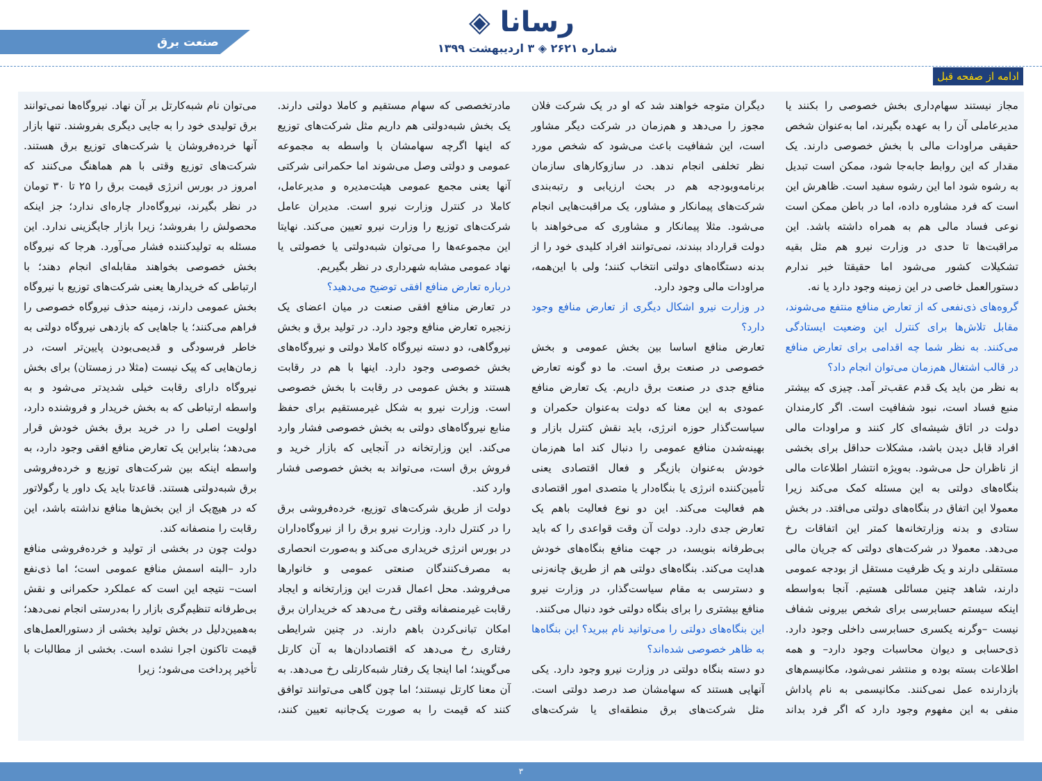صنعت برق ◈ رسانا
شماره ۲۶۲۱ ◈ ۳ اردیبهشت ۱۳۹۹
ادامه از صفحه قبل
مجاز نیستند سهام‌داری بخش خصوصی را بکنند یا مدیرعاملی آن را به عهده بگیرند، اما به‌عنوان شخص حقیقی مراودات مالی با بخش خصوصی دارند. یک مقدار که این روابط جابه‌جا شود، ممکن است تبدیل به رشوه شود اما این رشوه سفید است. ظاهرش این است که فرد مشاوره داده، اما در باطن ممکن است نوعی فساد مالی هم به همراه داشته باشد. این مراقبت‌ها تا حدی در وزارت نیرو هم مثل بقیه تشکیلات کشور می‌شود اما حقیقتا خبر ندارم دستورالعمل خاصی در این زمینه وجود دارد یا نه.
گروه‌های ذی‌نفعی که از تعارض منافع منتفع می‌شوند، مقابل تلاش‌ها برای کنترل این وضعیت ایستادگی می‌کنند. به نظر شما چه اقدامی برای تعارض منافع در قالب اشتغال هم‌زمان می‌توان انجام داد؟
به نظر من باید یک قدم عقب‌تر آمد. چیزی که بیشتر منبع فساد است، نبود شفافیت است. اگر کارمندان دولت در اتاق شیشه‌ای کار کنند و مراودات مالی افراد قابل دیدن باشد، مشکلات حداقل برای بخشی از ناظران حل می‌شود. به‌ویژه انتشار اطلاعات مالی بنگاه‌های دولتی به این مسئله کمک می‌کند زیرا معمولا این اتفاق در بنگاه‌های دولتی می‌افتد. در بخش ستادی و بدنه وزارتخانه‌ها کمتر این اتفاقات رخ می‌دهد. معمولا در شرکت‌های دولتی که جریان مالی مستقلی دارند و یک ظرفیت مستقل از بودجه عمومی دارند، شاهد چنین مسائلی هستیم. آنجا به‌واسطه اینکه سیستم حسابرسی برای شخص بیرونی شفاف نیست –وگرنه یکسری حسابرسی داخلی وجود دارد. ذی‌حسابی و دیوان محاسبات وجود دارد– و همه اطلاعات بسته بوده و منتشر نمی‌شود، مکانیسم‌های بازدارنده عمل نمی‌کنند. مکانیسمی به نام پاداش منفی به این مفهوم وجود دارد که اگر فرد بداند دیگران متوجه خواهند شد که او در یک شرکت فلان مجوز را می‌دهد و هم‌زمان در شرکت دیگر مشاور است، این شفافیت باعث می‌شود که شخص مورد نظر تخلفی انجام ندهد. در سازوکارهای سازمان برنامه‌وبودجه هم در بحث ارزیابی و رتبه‌بندی شرکت‌های پیمانکار و مشاور، یک مراقبت‌هایی انجام می‌شود. مثلا پیمانکار و مشاوری که می‌خواهند با دولت قرارداد ببندند، نمی‌توانند افراد کلیدی خود را از بدنه دستگاه‌های دولتی انتخاب کنند؛ ولی با این‌همه، مراودات مالی وجود دارد.
در وزارت نیرو اشکال دیگری از تعارض منافع وجود دارد؟
تعارض منافع اساسا بین بخش عمومی و بخش خصوصی در صنعت برق است. ما دو گونه تعارض منافع جدی در صنعت برق داریم. یک تعارض منافع عمودی به این معنا که دولت به‌عنوان حکمران و سیاست‌گذار حوزه انرژی، باید نقش کنترل بازار و بهینه‌شدن منافع عمومی را دنبال کند اما هم‌زمان خودش به‌عنوان بازیگر و فعال اقتصادی یعنی تأمین‌کننده انرژی یا بنگاه‌دار یا متصدی امور اقتصادی هم فعالیت می‌کند. این دو نوع فعالیت باهم یک تعارض جدی دارد. دولت آن وقت قواعدی را که باید بی‌طرفانه بنویسد، در جهت منافع بنگاه‌های خودش هدایت می‌کند. بنگاه‌های دولتی هم از طریق چانه‌زنی و دسترسی به مقام سیاست‌گذار، در وزارت نیرو منافع بیشتری را برای بنگاه دولتی خود دنبال می‌کنند.
این بنگاه‌های دولتی را می‌توانید نام ببرید؟ این بنگاه‌ها به ظاهر خصوصی شده‌اند؟
دو دسته بنگاه دولتی در وزارت نیرو وجود دارد. یکی آنهایی هستند که سهامشان صد درصد دولتی است. مثل شرکت‌های برق منطقه‌ای یا شرکت‌های مادرتخصصی که سهام مستقیم و کاملا دولتی دارند. یک بخش شبه‌دولتی هم داریم مثل شرکت‌های توزیع که اینها اگرچه سهامشان با واسطه به مجموعه عمومی و دولتی وصل می‌شوند اما حکمرانی شرکتی آنها یعنی مجمع عمومی هیئت‌مدیره و مدیرعامل، کاملا در کنترل وزارت نیرو است. مدیران عامل شرکت‌های توزیع را وزارت نیرو تعیین می‌کند. نهایتا این مجموعه‌ها را می‌توان شبه‌دولتی یا خصولتی یا نهاد عمومی مشابه شهرداری در نظر بگیریم.
درباره تعارض منافع افقی توضیح می‌دهید؟
در تعارض منافع افقی صنعت در میان اعضای یک زنجیره تعارض منافع وجود دارد. در تولید برق و بخش نیروگاهی، دو دسته نیروگاه کاملا دولتی و نیروگاه‌های بخش خصوصی وجود دارد. اینها با هم در رقابت هستند و بخش عمومی در رقابت با بخش خصوصی است. وزارت نیرو به شکل غیرمستقیم برای حفظ منابع نیروگاه‌های دولتی به بخش خصوصی فشار وارد می‌کند. این وزارتخانه در آنجایی که بازار خرید و فروش برق است، می‌تواند به بخش خصوصی فشار وارد کند.
دولت از طریق شرکت‌های توزیع، خرده‌فروشی برق را در کنترل دارد. وزارت نیرو برق را از نیروگاه‌داران در بورس انرژی خریداری می‌کند و به‌صورت انحصاری به مصرف‌کنندگان صنعتی عمومی و خانوارها می‌فروشد. محل اعمال قدرت این وزارتخانه و ایجاد رقابت غیرمنصفانه وقتی رخ می‌دهد که خریداران برق امکان تبانی‌کردن باهم دارند. در چنین شرایطی رفتاری رخ می‌دهد که اقتصاددان‌ها به آن کارتل می‌گویند؛ اما اینجا یک رفتار شبه‌کارتلی رخ می‌دهد. به آن معنا کارتل نیستند؛ اما چون گاهی می‌توانند توافق کنند که قیمت را به صورت یک‌جانبه تعیین کنند، می‌توان نام شبه‌کارتل بر آن نهاد. نیروگاه‌ها نمی‌توانند برق تولیدی خود را به جایی دیگری بفروشند. تنها بازار آنها خرده‌فروشان یا شرکت‌های توزیع برق هستند. شرکت‌های توزیع وقتی با هم هماهنگ می‌کنند که امروز در بورس انرژی قیمت برق را ۲۵ تا ۳۰ تومان در نظر بگیرند، نیروگاه‌دار چاره‌ای ندارد؛ جز اینکه محصولش را بفروشد؛ زیرا بازار جایگزینی ندارد. این مسئله به تولیدکننده فشار می‌آورد. هرجا که نیروگاه بخش خصوصی بخواهند مقابله‌ای انجام دهند؛ با ارتباطی که خریدارها یعنی شرکت‌های توزیع با نیروگاه بخش عمومی دارند، زمینه حذف نیروگاه خصوصی را فراهم می‌کنند؛ یا جاهایی که بازدهی نیروگاه دولتی به خاطر فرسودگی و قدیمی‌بودن پایین‌تر است، در زمان‌هایی که پیک نیست (مثلا در زمستان) برای بخش نیروگاه دارای رقابت خیلی شدیدتر می‌شود و به واسطه ارتباطی که به بخش خریدار و فروشنده دارد، اولویت اصلی را در خرید برق بخش خودش قرار می‌دهد؛ بنابراین یک تعارض منافع افقی وجود دارد، به واسطه اینکه بین شرکت‌های توزیع و خرده‌فروشی برق شبه‌دولتی هستند. قاعدتا باید یک داور یا رگولاتور که در هیچ‌یک از این بخش‌ها منافع نداشته باشد، این رقابت را منصفانه کند.
دولت چون در بخشی از تولید و خرده‌فروشی منافع دارد –البته اسمش منافع عمومی است؛ اما ذی‌نفع است– نتیجه این است که عملکرد حکمرانی و نقش بی‌طرفانه تنظیم‌گری بازار را به‌درستی انجام نمی‌دهد؛ به‌همین‌دلیل در بخش تولید بخشی از دستورالعمل‌های قیمت تاکنون اجرا نشده است. بخشی از مطالبات با تأخیر پرداخت می‌شود؛ زیرا
۳